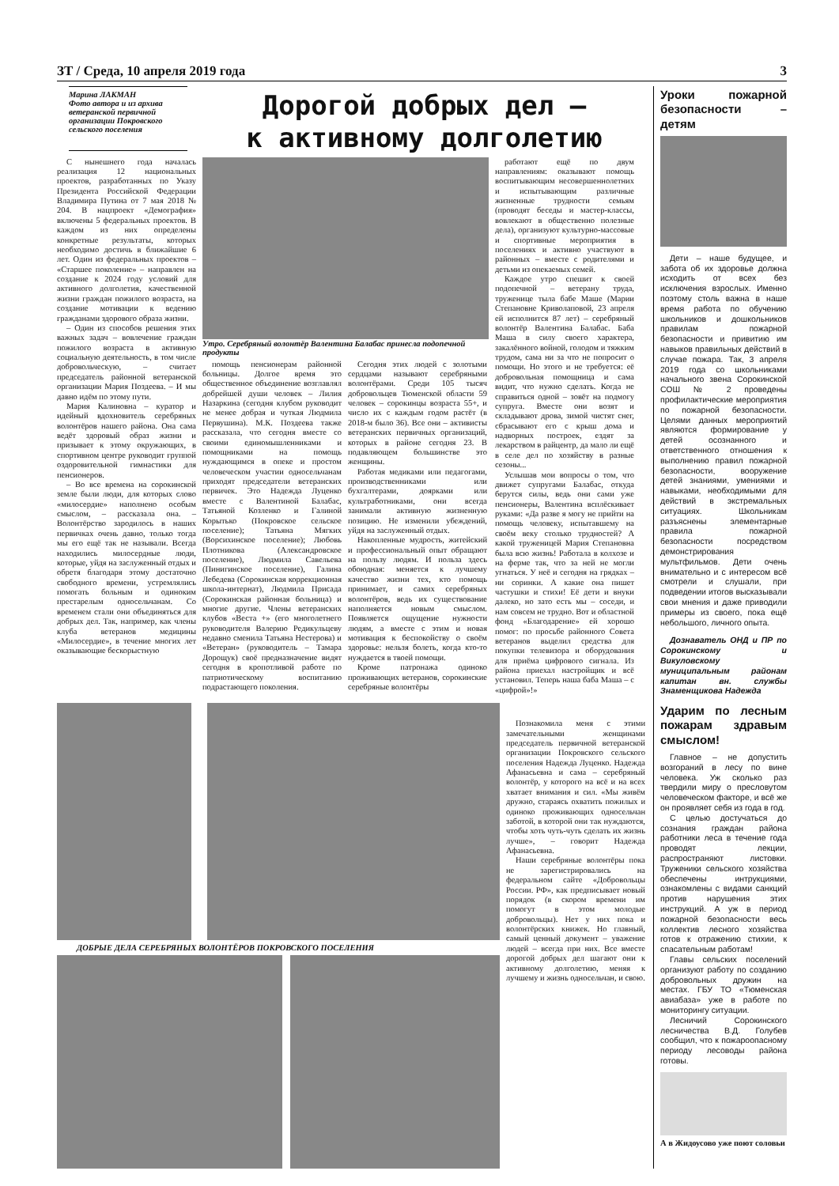ЗТ / Среда, 10 апреля 2019 года 3
Марина ЛАКМАН
Фото автора и из архива ветеранской первичной организации Покровского сельского поселения
Дорогой добрых дел –
к активному долголетию
С нынешнего года началась реализация 12 национальных проектов, разработанных по Указу Президента Российской Федерации Владимира Путина от 7 мая 2018 № 204. В нацпроект «Демография» включены 5 федеральных проектов. В каждом из них определены конкретные результаты, которых необходимо достичь в ближайшие 6 лет. Один из федеральных проектов – «Старшее поколение» – направлен на создание к 2024 году условий для активного долголетия, качественной жизни граждан пожилого возраста, на создание мотивации к ведению гражданами здорового образа жизни.
– Один из способов решения этих важных задач – вовлечение граждан пожилого возраста в активную социальную деятельность, в том числе добровольческую, – считает председатель районной ветеранской организации Мария Поздеева. – И мы давно идём по этому пути.
Мария Калиновна – куратор и идейный вдохновитель серебряных волонтёров нашего района. Она сама ведёт здоровый образ жизни и призывает к этому окружающих, в спортивном центре руководит группой оздоровительной гимнастики для пенсионеров.
– Во все времена на сорокинской земле были люди, для которых слово «милосердие» наполнено особым смыслом, – рассказала она. – Волонтёрство зародилось в наших первичках очень давно, только тогда мы его ещё так не называли. Всегда находились милосердные люди, которые, уйдя на заслуженный отдых и обретя благодаря этому достаточно свободного времени, устремлялись помогать больным и одиноким престарелым односельчанам. Со временем стали они объединяться для добрых дел. Так, например, как члены клуба ветеранов медицины «Милосердие», в течение многих лет оказывающие бескорыстную
Утро. Серебряный волонтёр Валентина Балабас принесла подопечной продукты
помощь пенсионерам районной больницы. Долгое время это общественное объединение возглавлял добрейшей души человек – Лилия Назаркина (сегодня клубом руководит не менее добрая и чуткая Людмила Первушина). М.К. Поздеева также рассказала, что сегодня вместе со своими единомышленниками и помощниками на помощь нуждающимся в опеке и простом человеческом участии односельчанам приходят председатели ветеранских первичек. Это Надежда Луценко вместе с Валентиной Балабас, Татьяной Козленко и Галиной Корытько (Покровское сельское поселение); Татьяна Мягких (Ворсихинское поселение); Любовь Плотникова (Александровское поселение), Людмила Савельева (Пинигинское поселение), Галина Лебедева (Сорокинская коррекционная школа-интернат), Людмила Присада (Сорокинская районная больница) и многие другие. Члены ветеранских клубов «Веста +» (его многолетнего руководителя Валерию Редикульцеву недавно сменила Татьяна Нестерова) и «Ветеран» (руководитель – Тамара Дорощук) своё предназначение видят сегодня в кропотливой работе по патриотическому воспитанию подрастающего поколения.
Сегодня этих людей с золотыми сердцами называют серебряными волонтёрами. Среди 105 тысяч добровольцев Тюменской области 59 человек – сорокинцы возраста 55+, и число их с каждым годом растёт (в 2018-м было 36). Все они – активисты ветеранских первичных организаций, которых в районе сегодня 23. В подавляющем большинстве это женщины.
Работая медиками или педагогами, производственниками или бухгалтерами, доярками или культработниками, они всегда занимали активную жизненную позицию. Не изменили убеждений, уйдя на заслуженный отдых.
Накопленные мудрость, житейский и профессиональный опыт обращают на пользу людям. И польза здесь обоюдная: меняется к лучшему качество жизни тех, кто помощь принимает, и самих серебряных волонтёров, ведь их существование наполняется новым смыслом. Появляется ощущение нужности людям, а вместе с этим и новая мотивация к беспокойству о своём здоровье: нельзя болеть, когда кто-то нуждается в твоей помощи.
Кроме патронажа одиноко проживающих ветеранов, сорокинские серебряные волонтёры
работают ещё по двум направлениям: оказывают помощь воспитывающим несовершеннолетних и испытывающим различные жизненные трудности семьям (проводят беседы и мастер-классы, вовлекают в общественно полезные дела), организуют культурно-массовые и спортивные мероприятия в поселениях и активно участвуют в районных – вместе с родителями и детьми из опекаемых семей.
Каждое утро спешит к своей подопечной – ветерану труда, труженице тыла бабе Маше (Марии Степановне Криволаповой, 23 апреля ей исполнится 87 лет) – серебряный волонтёр Валентина Балабас. Баба Маша в силу своего характера, закалённого войной, голодом и тяжким трудом, сама ни за что не попросит о помощи. Но этого и не требуется: её добровольная помощница и сама видит, что нужно сделать. Когда не справиться одной – зовёт на подмогу супруга. Вместе они возят и складывают дрова, зимой чистят снег, сбрасывают его с крыш дома и надворных построек, ездят за лекарством в райцентр, да мало ли ещё в селе дел по хозяйству в разные сезоны...
Услышав мои вопросы о том, что движет супругами Балабас, откуда берутся силы, ведь они сами уже пенсионеры, Валентина всплёскивает руками: «Да разве я могу не прийти на помощь человеку, испытавшему на своём веку столько трудностей? А какой труженицей Мария Степановна была всю жизнь! Работала в колхозе и на ферме так, что за ней не могли угнаться. У неё и сегодня на грядках – ни соринки. А какие она пишет частушки и стихи! Её дети и внуки далеко, но зато есть мы – соседи, и нам совсем не трудно. Вот и областной фонд «Благодарение» ей хорошо помог: по просьбе районного Совета ветеранов выделил средства для покупки телевизора и оборудования для приёма цифрового сигнала. Из района приехал настройщик и всё установил. Теперь наша баба Маша – с «цифрой»!»
ДОБРЫЕ ДЕЛА СЕРЕБРЯНЫХ ВОЛОНТЁРОВ ПОКРОВСКОГО ПОСЕЛЕНИЯ
Познакомила меня с этими замечательными женщинами председатель первичной ветеранской организации Покровского сельского поселения Надежда Луценко. Надежда Афанасьевна и сама – серебряный волонтёр, у которого на всё и на всех хватает внимания и сил. «Мы живём дружно, стараясь охватить пожилых и одиноко проживающих односельчан заботой, в которой они так нуждаются, чтобы хоть чуть-чуть сделать их жизнь лучше», – говорит Надежда Афанасьевна.
Наши серебряные волонтёры пока не зарегистрировались на федеральном сайте «Добровольцы России. РФ», как предписывает новый порядок (в скором времени им помогут в этом молодые добровольцы). Нет у них пока и волонтёрских книжек. Но главный, самый ценный документ – уважение людей – всегда при них. Все вместе дорогой добрых дел шагают они к активному долголетию, меняя к лучшему и жизнь односельчан, и свою.
Уроки пожарной безопасности – детям
Дети – наше будущее, и забота об их здоровье должна исходить от всех без исключения взрослых. Именно поэтому столь важна в наше время работа по обучению школьников и дошкольников правилам пожарной безопасности и привитию им навыков правильных действий в случае пожара. Так, 3 апреля 2019 года со школьниками начального звена Сорокинской СОШ № 2 проведены профилактические мероприятия по пожарной безопасности. Целями данных мероприятий являются формирование у детей осознанного и ответственного отношения к выполнению правил пожарной безопасности, вооружение детей знаниями, умениями и навыками, необходимыми для действий в экстремальных ситуациях. Школьникам разъяснены элементарные правила пожарной безопасности посредством демонстрирования мультфильмов. Дети очень внимательно и с интересом всё смотрели и слушали, при подведении итогов высказывали свои мнения и даже приводили примеры из своего, пока ещё небольшого, личного опыта.
Дознаватель ОНД и ПР по Сорокинскому и Викуловскому муниципальным районам капитан вн. службы Знаменщикова Надежда
Ударим по лесным пожарам здравым смыслом!
Главное – не допустить возгораний в лесу по вине человека. Уж сколько раз твердили миру о пресловутом человеческом факторе, и всё же он проявляет себя из года в год.
С целью достучаться до сознания граждан района работники леса в течение года проводят лекции, распространяют листовки. Труженики сельского хозяйства обеспечены интрукциями, ознакомлены с видами санкций против нарушения этих инструкций. А уж в период пожарной безопасности весь коллектив лесного хозяйства готов к отражению стихии, к спасательным работам!
Главы сельских поселений организуют работу по созданию добровольных дружин на местах. ГБУ ТО «Тюменская авиабаза» уже в работе по мониторингу ситуации.
Лесничий Сорокинского лесничества В.Д. Голубев сообщил, что к пожароопасному периоду лесоводы района готовы.
А в Жидоусово уже поют соловьи